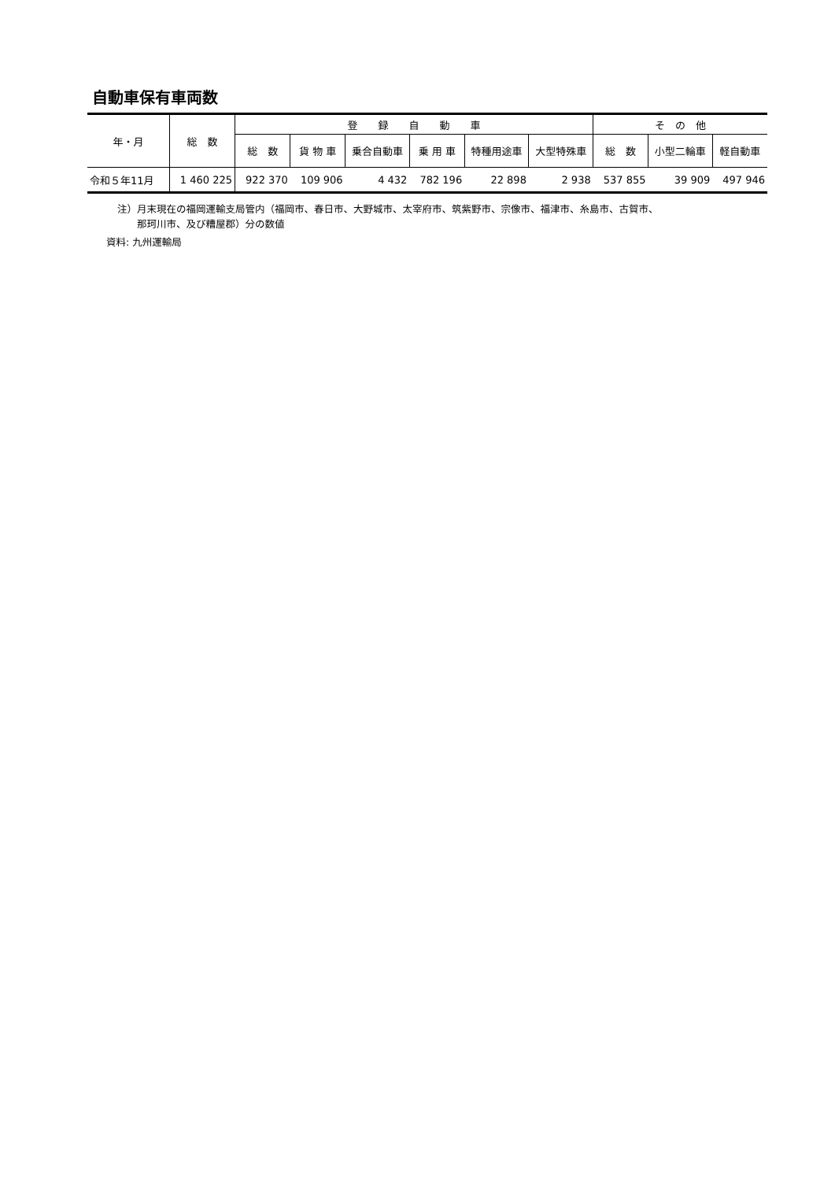自動車保有車両数
| 年・月 | 総 数 | 登 録 自 動 車 | | | | | | そ の 他 | | |
| --- | --- | --- | --- | --- | --- | --- | --- | --- | --- | --- |
| | | 総 数 | 貨 物 車 | 乗合自動車 | 乗 用 車 | 特種用途車 | 大型特殊車 | 総 数 | 小型二輪車 | 軽自動車 |
| 令和５年11月 | 1 460 225 | 922 370 | 109 906 | 4 432 | 782 196 | 22 898 | 2 938 | 537 855 | 39 909 | 497 946 |
注）月末現在の福岡運輸支局管内（福岡市、春日市、大野城市、太宰府市、筑紫野市、宗像市、福津市、糸島市、古賀市、
　　那珂川市、及び糟屋郡）分の数値
資料: 九州運輸局